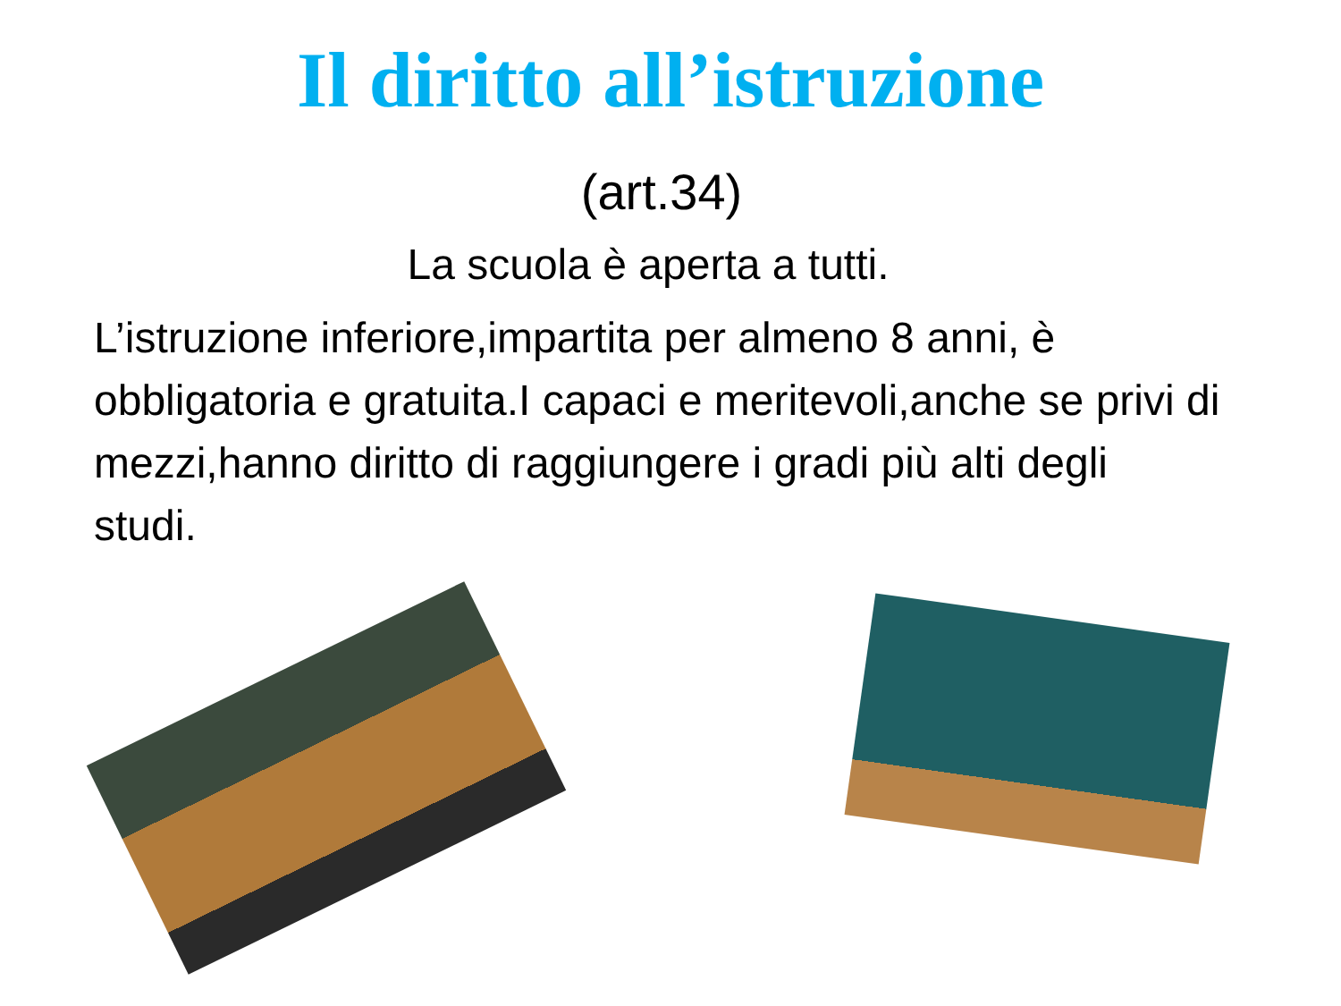Il diritto all’istruzione
(art.34)
La scuola è aperta a tutti.
L’istruzione inferiore,impartita per almeno 8 anni, è obbligatoria e gratuita.I capaci e meritevoli,anche se privi di mezzi,hanno diritto di raggiungere i gradi più alti degli studi.